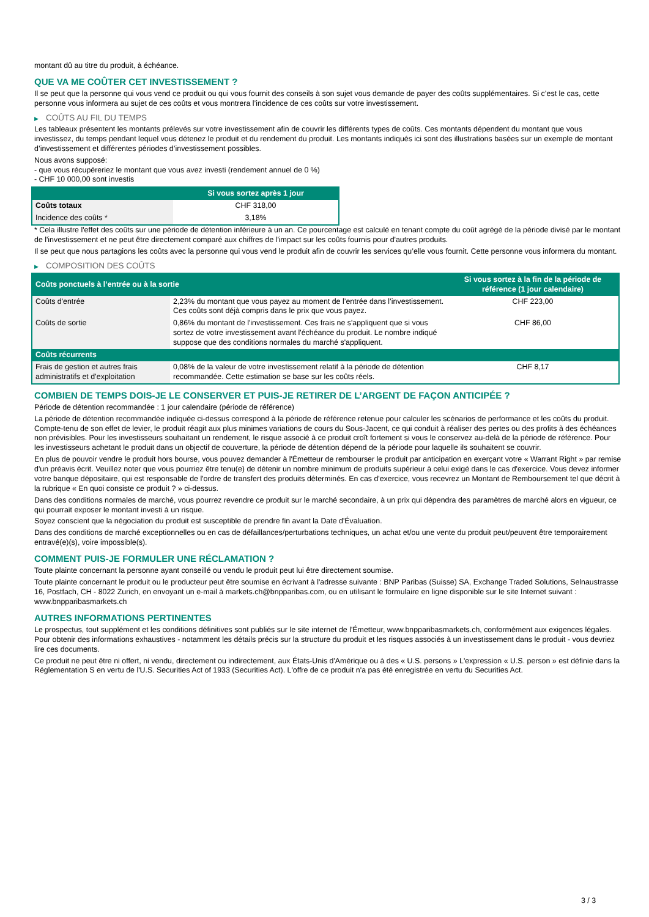montant dû au titre du produit, à échéance.
QUE VA ME COÛTER CET INVESTISSEMENT ?
Il se peut que la personne qui vous vend ce produit ou qui vous fournit des conseils à son sujet vous demande de payer des coûts supplémentaires. Si c’est le cas, cette personne vous informera au sujet de ces coûts et vous montrera l’incidence de ces coûts sur votre investissement.
▶ COÛTS AU FIL DU TEMPS
Les tableaux présentent les montants prélevés sur votre investissement afin de couvrir les différents types de coûts. Ces montants dépendent du montant que vous investissez, du temps pendant lequel vous détenez le produit et du rendement du produit. Les montants indiqués ici sont des illustrations basées sur un exemple de montant d’investissement et différentes périodes d’investissement possibles.
Nous avons supposé:
- que vous récupéreriez le montant que vous avez investi (rendement annuel de 0 %)
- CHF 10 000,00 sont investis
| | Si vous sortez après 1 jour |
| --- | --- |
| Coûts totaux | CHF 318,00 |
| Incidence des coûts * | 3,18% |
* Cela illustre l'effet des coûts sur une période de détention inférieure à un an. Ce pourcentage est calculé en tenant compte du coût agrégé de la période divisé par le montant de l'investissement et ne peut être directement comparé aux chiffres de l'impact sur les coûts fournis pour d'autres produits.
Il se peut que nous partagions les coûts avec la personne qui vous vend le produit afin de couvrir les services qu’elle vous fournit. Cette personne vous informera du montant.
▶ COMPOSITION DES COÛTS
| Coûts ponctuels à l’entrée ou à la sortie | | Si vous sortez à la fin de la période de référence (1 jour calendaire) |
| --- | --- | --- |
| Coûts d'entrée | 2,23% du montant que vous payez au moment de l’entrée dans l’investissement. Ces coûts sont déjà compris dans le prix que vous payez. | CHF 223,00 |
| Coûts de sortie | 0,86% du montant de l'investissement. Ces frais ne s'appliquent que si vous sortez de votre investissement avant l'échéance du produit. Le nombre indiqué suppose que des conditions normales du marché s'appliquent. | CHF 86,00 |
| Coûts récurrents | | |
| Frais de gestion et autres frais administratifs et d’exploitation | 0,08% de la valeur de votre investissement relatif à la période de détention recommandée. Cette estimation se base sur les coûts réels. | CHF 8,17 |
COMBIEN DE TEMPS DOIS-JE LE CONSERVER ET PUIS-JE RETIRER DE L’ARGENT DE FAÇON ANTICIPÉE ?
Période de détention recommandée : 1 jour calendaire (période de référence)
La période de détention recommandée indiquée ci-dessus correspond à la période de référence retenue pour calculer les scénarios de performance et les coûts du produit. Compte-tenu de son effet de levier, le produit réagit aux plus minimes variations de cours du Sous-Jacent, ce qui conduit à réaliser des pertes ou des profits à des échéances non prévisibles. Pour les investisseurs souhaitant un rendement, le risque associé à ce produit croît fortement si vous le conservez au-delà de la période de référence. Pour les investisseurs achetant le produit dans un objectif de couverture, la période de détention dépend de la période pour laquelle ils souhaitent se couvrir.
En plus de pouvoir vendre le produit hors bourse, vous pouvez demander à l'Émetteur de rembourser le produit par anticipation en exerçant votre « Warrant Right » par remise d'un préavis écrit. Veuillez noter que vous pourriez être tenu(e) de détenir un nombre minimum de produits supérieur à celui exigé dans le cas d'exercice. Vous devez informer votre banque dépositaire, qui est responsable de l'ordre de transfert des produits déterminés. En cas d'exercice, vous recevrez un Montant de Remboursement tel que décrit à la rubrique « En quoi consiste ce produit ? » ci-dessus.
Dans des conditions normales de marché, vous pourrez revendre ce produit sur le marché secondaire, à un prix qui dépendra des paramètres de marché alors en vigueur, ce qui pourrait exposer le montant investi à un risque.
Soyez conscient que la négociation du produit est susceptible de prendre fin avant la Date d'Évaluation.
Dans des conditions de marché exceptionnelles ou en cas de défaillances/perturbations techniques, un achat et/ou une vente du produit peut/peuvent être temporairement entravé(e)(s), voire impossible(s).
COMMENT PUIS-JE FORMULER UNE RÉCLAMATION ?
Toute plainte concernant la personne ayant conseillé ou vendu le produit peut lui être directement soumise.
Toute plainte concernant le produit ou le producteur peut être soumise en écrivant à l'adresse suivante : BNP Paribas (Suisse) SA, Exchange Traded Solutions, Selnaustrasse 16, Postfach, CH - 8022 Zurich, en envoyant un e-mail à markets.ch@bnpparibas.com, ou en utilisant le formulaire en ligne disponible sur le site Internet suivant : www.bnpparibasmarkets.ch
AUTRES INFORMATIONS PERTINENTES
Le prospectus, tout supplément et les conditions définitives sont publiés sur le site internet de l'Émetteur, www.bnpparibasmarkets.ch, conformément aux exigences légales. Pour obtenir des informations exhaustives - notamment les détails précis sur la structure du produit et les risques associés à un investissement dans le produit - vous devriez lire ces documents.
Ce produit ne peut être ni offert, ni vendu, directement ou indirectement, aux États-Unis d'Amérique ou à des « U.S. persons » L'expression « U.S. person » est définie dans la Réglementation S en vertu de l'U.S. Securities Act of 1933 (Securities Act). L'offre de ce produit n'a pas été enregistrée en vertu du Securities Act.
3 / 3